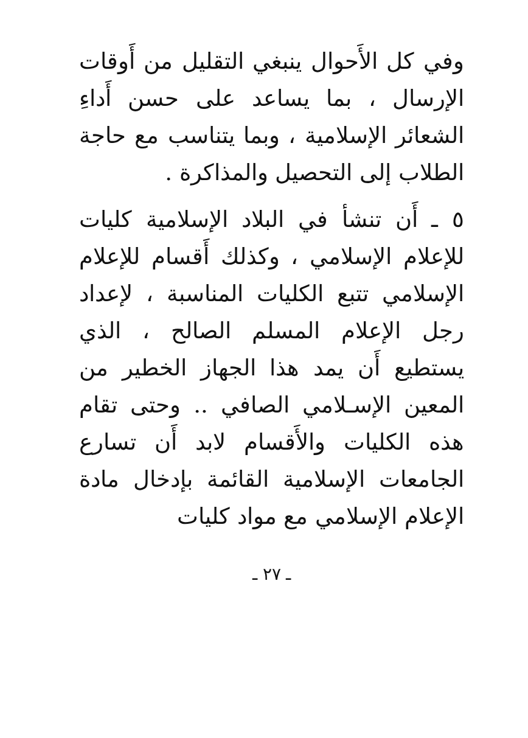وفي كل الأَحوال ينبغي التقليل من أَوقات الإرسال ، بما يساعد على حسن أَداءِ الشعائر الإسلامية ، وبما يتناسب مع حاجة الطلاب إلى التحصيل والمذاكرة .
٥ ـ أَن تنشأ في البلاد الإسلامية كليات للإعلام الإسلامي ، وكذلك أَقسام للإعلام الإسلامي تتبع الكليات المناسبة ، لإعداد رجل الإعلام المسلم الصالح ، الذي يستطيع أَن يمد هذا الجهاز الخطير من المعين الإسـلامي الصافي .. وحتى تقام هذه الكليات والأَقسام لابد أَن تسارع الجامعات الإسلامية القائمة بإدخال مادة الإعلام الإسلامي مع مواد كليات
ـ ٢٧ ـ